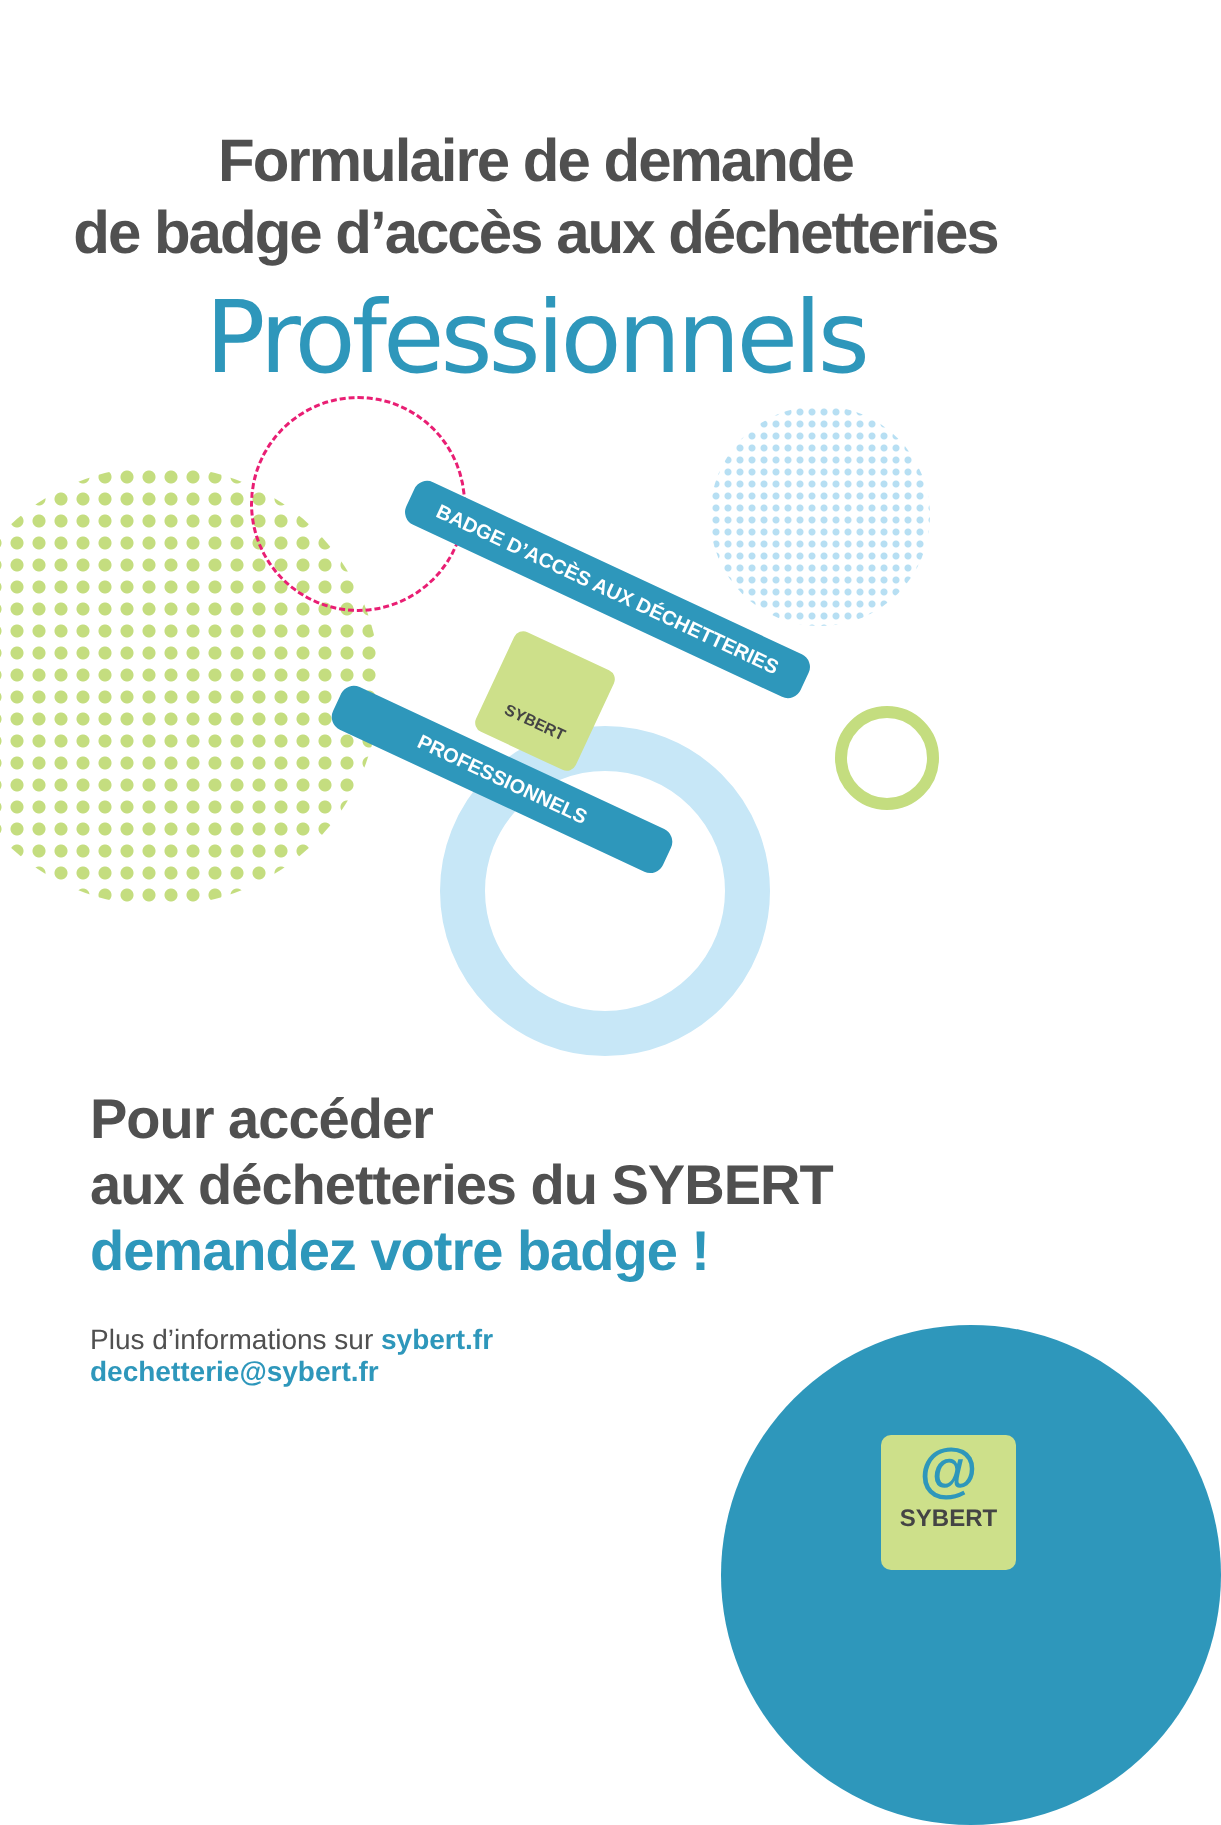Formulaire de demande
de badge d’accès aux déchetteries
Professionnels
BADGE D’ACCÈS AUX DÉCHETTERIES
PROFESSIONNELS
SYBERT
Pour accéder
aux déchetteries du SYBERT
demandez votre badge !
Plus d’informations sur sybert.fr
dechetterie@sybert.fr
@
SYBERT